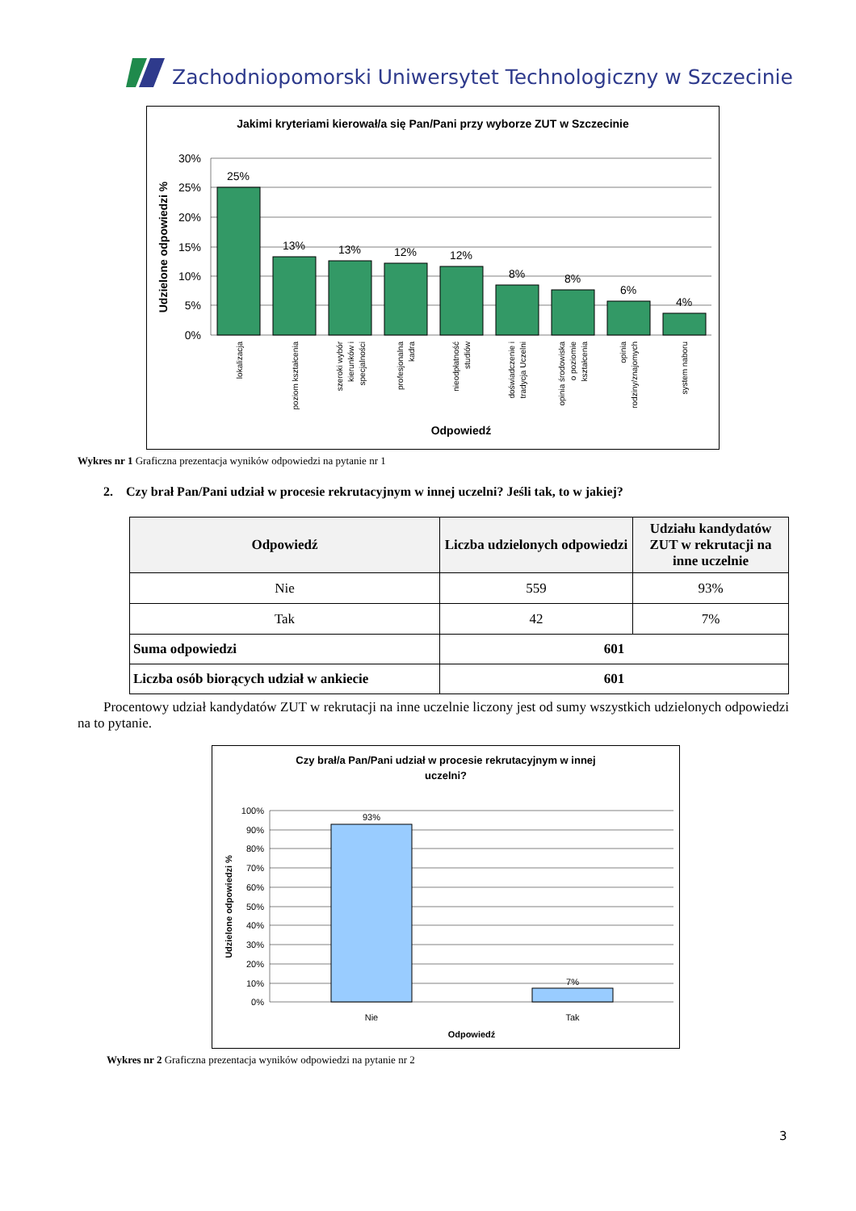Zachodniopomorski Uniwersytet Technologiczny w Szczecinie
Jakimi kryteriami kierował/a się Pan/Pani przy wyborze ZUT w Szczecinie
30%
25%
20%
15%
10%
5%
0%
25%
13%
13%
12%
12%
8%
8%
6%
4%
lokalizacja
poziom kształcenia
szeroki wybór
kierunków i
specjalności
profesjonalna
kadra
nieodpłatność
studiów
doświadczenie i
tradycja Uczelni
opinia środowiska
o poziomie
kształcenia
opinia
rodziny/znajomych
system naboru
Odpowiedź
Udzielone odpowiedzi %
Wykres nr 1 Graficzna prezentacja wyników odpowiedzi na pytanie nr 1
2. Czy brał Pan/Pani udział w procesie rekrutacyjnym w innej uczelni? Jeśli tak, to w jakiej?
| Odpowiedź | Liczba udzielonych odpowiedzi | Udziału kandydatów ZUT w rekrutacji na inne uczelnie |
| --- | --- | --- |
| Nie | 559 | 93% |
| Tak | 42 | 7% |
| Suma odpowiedzi | 601 | |
| Liczba osób biorących udział w ankiecie | 601 | |
Procentowy udział kandydatów ZUT w rekrutacji na inne uczelnie liczony jest od sumy wszystkich udzielonych odpowiedzi na to pytanie.
Czy brał/a Pan/Pani udział w procesie rekrutacyjnym w innej
uczelni?
100%
90%
80%
70%
60%
50%
40%
30%
20%
10%
0%
93%
7%
Nie
Tak
Odpowiedź
Udzielone odpowiedzi %
Wykres nr 2 Graficzna prezentacja wyników odpowiedzi na pytanie nr 2
3